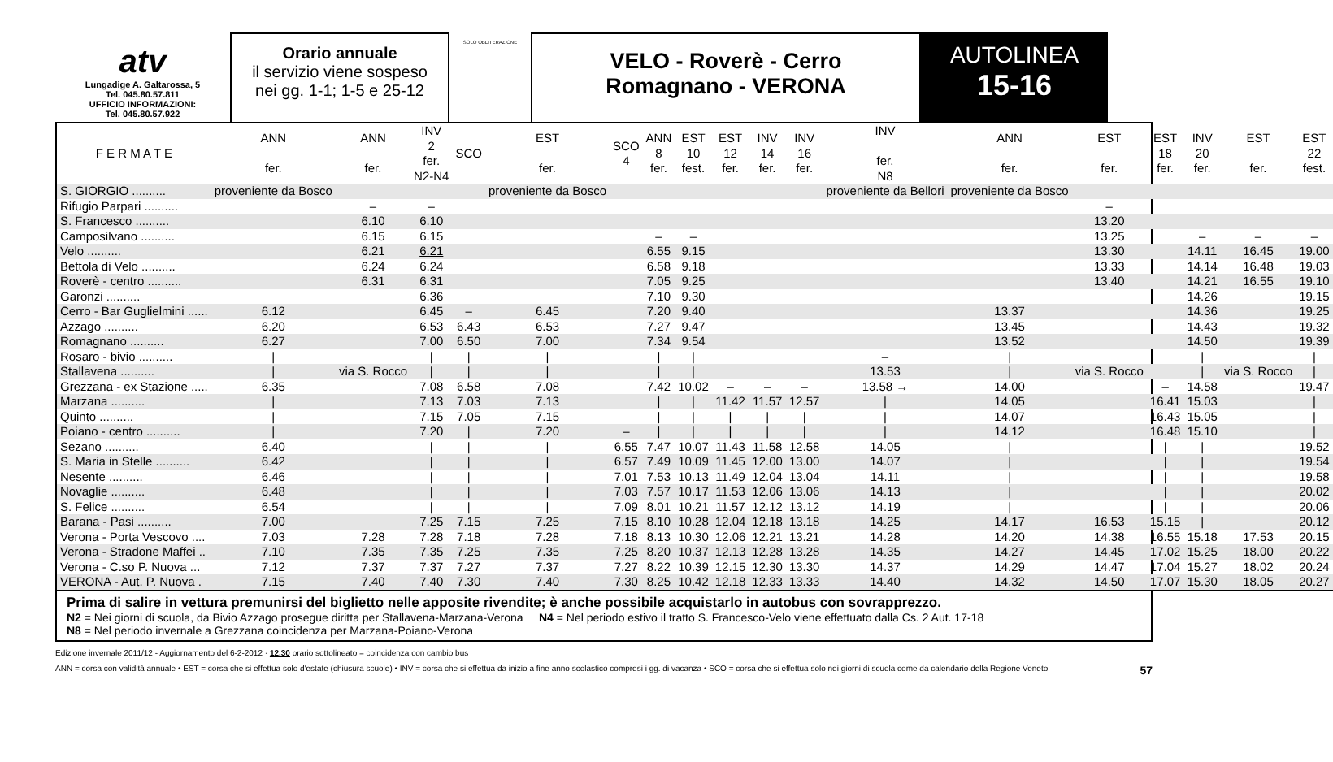atv
Lungadige A. Galtarossa, 5
Tel. 045.80.57.811
UFFICIO INFORMAZIONI:
Tel. 045.80.57.922
Orario annuale
il servizio viene sospeso
nei gg. 1-1; 1-5 e 25-12
SOLO OBLITERAZIONE
VELO - Roverè - Cerro
Romagnano - VERONA
AUTOLINEA
15-16
| F E R M A T E | ANN fer. | ANN fer. | INV 2 fer. N2-N4 | SCO | EST fer. | SCO 4 | ANN 8 fer. | EST 10 fest. | EST 12 fer. | INV 14 fer. | INV 16 fer. | INV fer. N8 | ANN fer. | EST fer. | EST 18 fer. | INV 20 fer. | EST fer. | EST 22 fest. |
| --- | --- | --- | --- | --- | --- | --- | --- | --- | --- | --- | --- | --- | --- | --- | --- | --- | --- | --- |
| S. GIORGIO .......... | proveniente da Bosco | | | | proveniente da Bosco | | | | | | | proveniente da Bellori | proveniente da Bosco | | | | | |
| Rifugio Parpari .......... | | – | – | | | | | | | | | | | – | | | | |
| S. Francesco .......... | | 6.10 | 6.10 | | | | | | | | | | | 13.20 | | | | |
| Camposilvano .......... | | 6.15 | 6.15 | | | | – | – | | | | | | 13.25 | | – | – | – |
| Velo .......... | | 6.21 | 6.21 | | | | 6.55 | 9.15 | | | | | | 13.30 | | 14.11 | 16.45 | 19.00 |
| Bettola di Velo .......... | | 6.24 | 6.24 | | | | 6.58 | 9.18 | | | | | | 13.33 | | 14.14 | 16.48 | 19.03 |
| Roverè - centro .......... | | 6.31 | 6.31 | | | | 7.05 | 9.25 | | | | | | 13.40 | | 14.21 | 16.55 | 19.10 |
| Garonzi .......... | | | 6.36 | | | | 7.10 | 9.30 | | | | | | | | 14.26 | | 19.15 |
| Cerro - Bar Guglielmini ...... | 6.12 | | 6.45 | – | 6.45 | | 7.20 | 9.40 | | | | | 13.37 | | | 14.36 | | 19.25 |
| Azzago .......... | 6.20 | | 6.53 | 6.43 | 6.53 | | 7.27 | 9.47 | | | | | 13.45 | | | 14.43 | | 19.32 |
| Romagnano .......... | 6.27 | | 7.00 | 6.50 | 7.00 | | 7.34 | 9.54 | | | | | 13.52 | | | 14.50 | | 19.39 |
| Rosaro - bivio .......... | / | | / | / | / | | / | / | | | | – | / | | | / | | / |
| Stallavena .......... | / | via S. Rocco | / | / | / | | / | / | | | | 13.53 | / | via S. Rocco | | / | via S. Rocco | / |
| Grezzana - ex Stazione ..... | 6.35 | | 7.08 | 6.58 | 7.08 | | 7.42 | 10.02 | – | – | – | 13.58 → | 14.00 | | – | 14.58 | | 19.47 |
| Marzana .......... | / | | 7.13 | 7.03 | 7.13 | | / | / | 11.42 | 11.57 | 12.57 | / | 14.05 | | 16.41 | 15.03 | | / |
| Quinto .......... | / | | 7.15 | 7.05 | 7.15 | | / | / | / | / | / | / | 14.07 | | 16.43 | 15.05 | | / |
| Poiano - centro .......... | / | | 7.20 | / | 7.20 | – | / | / | / | / | / | / | 14.12 | | 16.48 | 15.10 | | / |
| Sezano .......... | 6.40 | | / | / | / | 6.55 | 7.47 | 10.07 | 11.43 | 11.58 | 12.58 | 14.05 | / | | / | / | | 19.52 |
| S. Maria in Stelle .......... | 6.42 | | / | / | / | 6.57 | 7.49 | 10.09 | 11.45 | 12.00 | 13.00 | 14.07 | / | | / | / | | 19.54 |
| Nesente .......... | 6.46 | | / | / | / | 7.01 | 7.53 | 10.13 | 11.49 | 12.04 | 13.04 | 14.11 | / | | / | / | | 19.58 |
| Novaglie .......... | 6.48 | | / | / | / | 7.03 | 7.57 | 10.17 | 11.53 | 12.06 | 13.06 | 14.13 | / | | / | / | | 20.02 |
| S. Felice .......... | 6.54 | | / | / | / | 7.09 | 8.01 | 10.21 | 11.57 | 12.12 | 13.12 | 14.19 | / | | / | / | | 20.06 |
| Barana - Pasi .......... | 7.00 | | 7.25 | 7.15 | 7.25 | 7.15 | 8.10 | 10.28 | 12.04 | 12.18 | 13.18 | 14.25 | 14.17 | 16.53 | 15.15 | / | | 20.12 |
| Verona - Porta Vescovo .... | 7.03 | 7.28 | 7.28 | 7.18 | 7.28 | 7.18 | 8.13 | 10.30 | 12.06 | 12.21 | 13.21 | 14.28 | 14.20 | 14.38 | 16.55 | 15.18 | 17.53 | 20.15 |
| Verona - Stradone Maffei .. | 7.10 | 7.35 | 7.35 | 7.25 | 7.35 | 7.25 | 8.20 | 10.37 | 12.13 | 12.28 | 13.28 | 14.35 | 14.27 | 14.45 | 17.02 | 15.25 | 18.00 | 20.22 |
| Verona - C.so P. Nuova ... | 7.12 | 7.37 | 7.37 | 7.27 | 7.37 | 7.27 | 8.22 | 10.39 | 12.15 | 12.30 | 13.30 | 14.37 | 14.29 | 14.47 | 17.04 | 15.27 | 18.02 | 20.24 |
| VERONA - Aut. P. Nuova . | 7.15 | 7.40 | 7.40 | 7.30 | 7.40 | 7.30 | 8.25 | 10.42 | 12.18 | 12.33 | 13.33 | 14.40 | 14.32 | 14.50 | 17.07 | 15.30 | 18.05 | 20.27 |
Prima di salire in vettura premunirsi del biglietto nelle apposite rivendite; è anche possibile acquistarlo in autobus con sovrapprezzo.
N2 = Nei giorni di scuola, da Bivio Azzago prosegue diritta per Stallavena-Marzana-Verona N4 = Nel periodo estivo il tratto S. Francesco-Velo viene effettuato dalla Cs. 2 Aut. 17-18
N8 = Nel periodo invernale a Grezzana coincidenza per Marzana-Poiano-Verona
Edizione invernale 2011/12 - Aggiornamento del 6-2-2012 · 12.30 orario sottolineato = coincidenza con cambio bus
ANN = corsa con validità annuale • EST = corsa che si effettua solo d'estate (chiusura scuole) • INV = corsa che si effettua da inizio a fine anno scolastico compresi i gg. di vacanza • SCO = corsa che si effettua solo nei giorni di scuola come da calendario della Regione Veneto 57